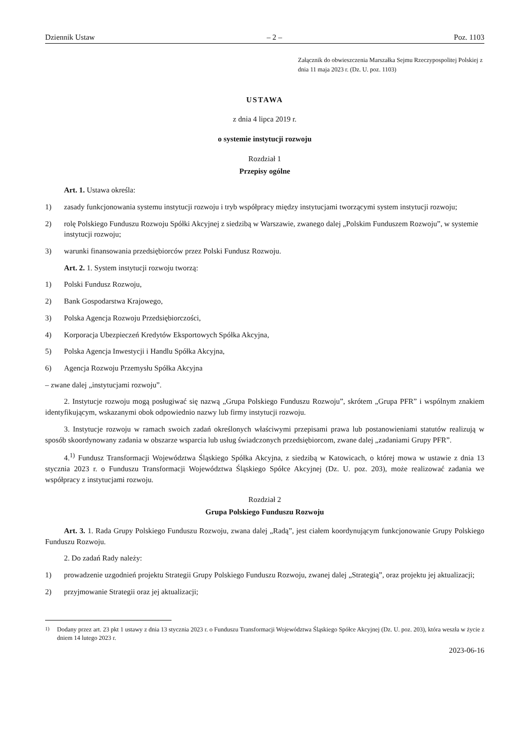Dziennik Ustaw – 2 – Poz. 1103
Załącznik do obwieszczenia Marszałka Sejmu Rzeczypospolitej Polskiej z dnia 11 maja 2023 r. (Dz. U. poz. 1103)
USTAWA
z dnia 4 lipca 2019 r.
o systemie instytucji rozwoju
Rozdział 1
Przepisy ogólne
Art. 1. Ustawa określa:
1) zasady funkcjonowania systemu instytucji rozwoju i tryb współpracy między instytucjami tworzącymi system instytucji rozwoju;
2) rolę Polskiego Funduszu Rozwoju Spółki Akcyjnej z siedzibą w Warszawie, zwanego dalej „Polskim Funduszem Rozwoju”, w systemie instytucji rozwoju;
3) warunki finansowania przedsiębiorców przez Polski Fundusz Rozwoju.
Art. 2. 1. System instytucji rozwoju tworzą:
1) Polski Fundusz Rozwoju,
2) Bank Gospodarstwa Krajowego,
3) Polska Agencja Rozwoju Przedsiębiorczości,
4) Korporacja Ubezpieczeń Kredytów Eksportowych Spółka Akcyjna,
5) Polska Agencja Inwestycji i Handlu Spółka Akcyjna,
6) Agencja Rozwoju Przemysłu Spółka Akcyjna
– zwane dalej „instytucjami rozwoju”.
2. Instytucje rozwoju mogą posługiwać się nazwą „Grupa Polskiego Funduszu Rozwoju”, skrótem „Grupa PFR” i wspólnym znakiem identyfikującym, wskazanymi obok odpowiednio nazwy lub firmy instytucji rozwoju.
3. Instytucje rozwoju w ramach swoich zadań określonych właściwymi przepisami prawa lub postanowieniami statutów realizują w sposób skoordynowany zadania w obszarze wsparcia lub usług świadczonych przedsiębiorcom, zwane dalej „zadaniami Grupy PFR”.
4.<sup>1)</sup> Fundusz Transformacji Województwa Śląskiego Spółka Akcyjna, z siedzibą w Katowicach, o której mowa w ustawie z dnia 13 stycznia 2023 r. o Funduszu Transformacji Województwa Śląskiego Spółce Akcyjnej (Dz. U. poz. 203), może realizować zadania we współpracy z instytucjami rozwoju.
Rozdział 2
Grupa Polskiego Funduszu Rozwoju
Art. 3. 1. Rada Grupy Polskiego Funduszu Rozwoju, zwana dalej „Radą”, jest ciałem koordynującym funkcjonowanie Grupy Polskiego Funduszu Rozwoju.
2. Do zadań Rady należy:
1) prowadzenie uzgodnień projektu Strategii Grupy Polskiego Funduszu Rozwoju, zwanej dalej „Strategią”, oraz projektu jej aktualizacji;
2) przyjmowanie Strategii oraz jej aktualizacji;
<sup>1)</sup> Dodany przez art. 23 pkt 1 ustawy z dnia 13 stycznia 2023 r. o Funduszu Transformacji Województwa Śląskiego Spółce Akcyjnej (Dz. U. poz. 203), która weszła w życie z dniem 14 lutego 2023 r.
2023-06-16